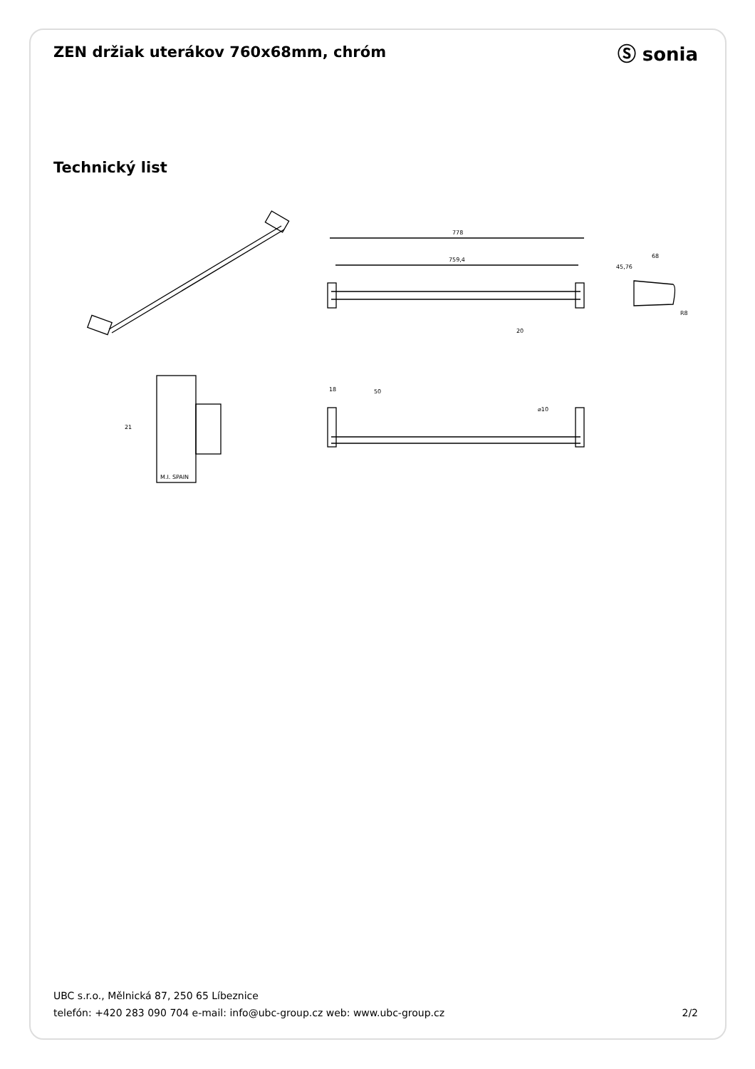ZEN držiak uterákov 760x68mm, chróm
Ⓢ sonia
Technický list
778
759,4
68
20
R8
M.I. SPAIN
21
18
50
⌀10
45,76
UBC s.r.o., Mělnická 87, 250 65 Líbeznice
telefón: +420 283 090 704 e-mail: info@ubc-group.cz web: www.ubc-group.cz
2/2